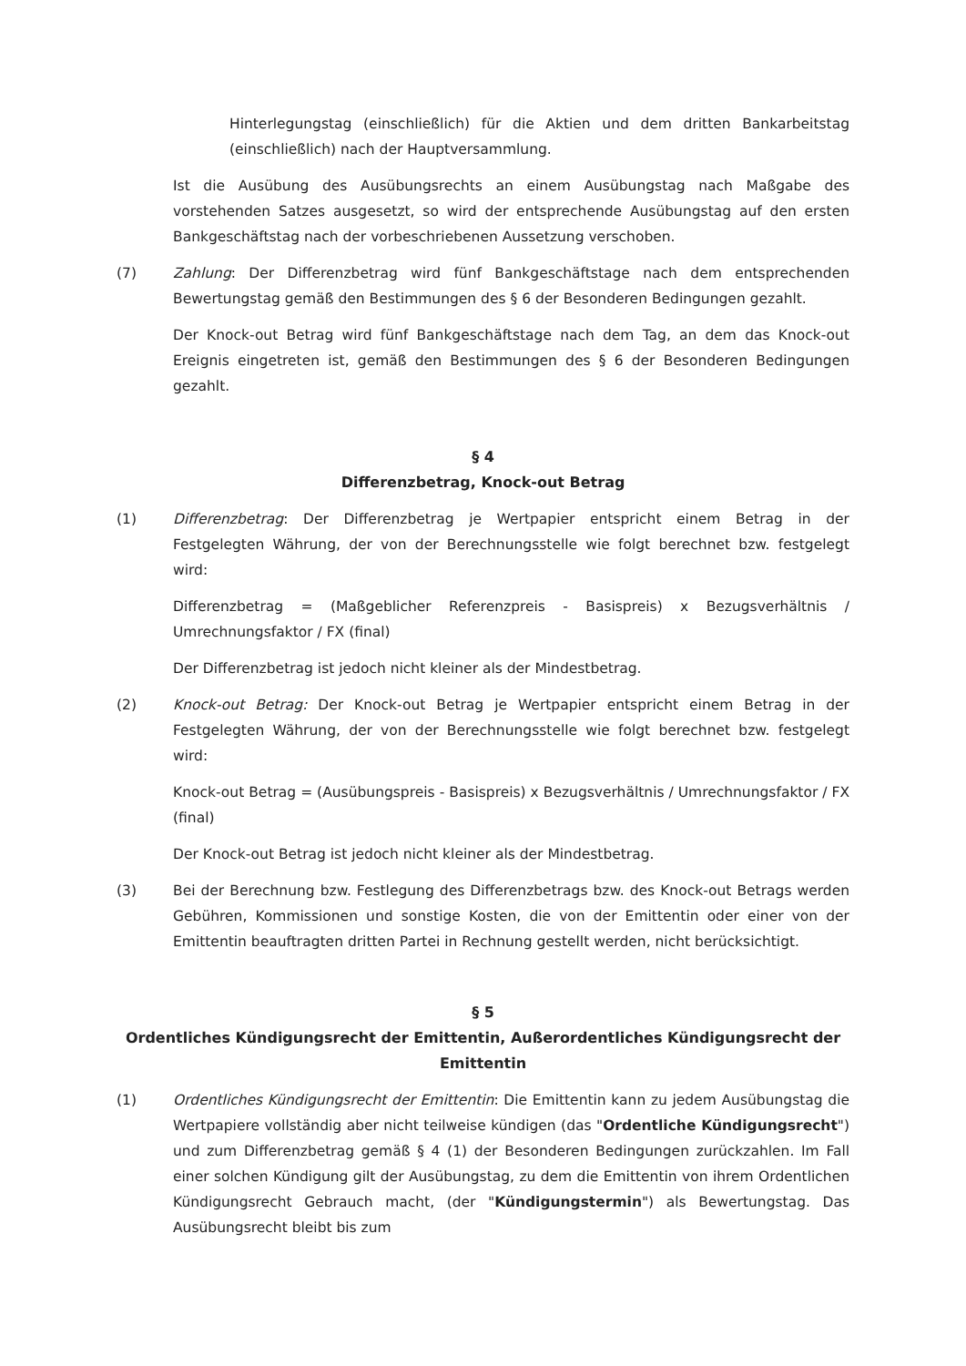Hinterlegungstag (einschließlich) für die Aktien und dem dritten Bankarbeitstag (einschließlich) nach der Hauptversammlung.
Ist die Ausübung des Ausübungsrechts an einem Ausübungstag nach Maßgabe des vorstehenden Satzes ausgesetzt, so wird der entsprechende Ausübungstag auf den ersten Bankgeschäftstag nach der vorbeschriebenen Aussetzung verschoben.
(7) Zahlung: Der Differenzbetrag wird fünf Bankgeschäftstage nach dem entsprechenden Bewertungstag gemäß den Bestimmungen des § 6 der Besonderen Bedingungen gezahlt.
Der Knock-out Betrag wird fünf Bankgeschäftstage nach dem Tag, an dem das Knock-out Ereignis eingetreten ist, gemäß den Bestimmungen des § 6 der Besonderen Bedingungen gezahlt.
§ 4
Differenzbetrag, Knock-out Betrag
(1) Differenzbetrag: Der Differenzbetrag je Wertpapier entspricht einem Betrag in der Festgelegten Währung, der von der Berechnungsstelle wie folgt berechnet bzw. festgelegt wird:
Differenzbetrag = (Maßgeblicher Referenzpreis - Basispreis) x Bezugsverhältnis / Umrechnungsfaktor / FX (final)
Der Differenzbetrag ist jedoch nicht kleiner als der Mindestbetrag.
(2) Knock-out Betrag: Der Knock-out Betrag je Wertpapier entspricht einem Betrag in der Festgelegten Währung, der von der Berechnungsstelle wie folgt berechnet bzw. festgelegt wird:
Knock-out Betrag = (Ausübungspreis - Basispreis) x Bezugsverhältnis / Umrechnungsfaktor / FX (final)
Der Knock-out Betrag ist jedoch nicht kleiner als der Mindestbetrag.
(3) Bei der Berechnung bzw. Festlegung des Differenzbetrags bzw. des Knock-out Betrags werden Gebühren, Kommissionen und sonstige Kosten, die von der Emittentin oder einer von der Emittentin beauftragten dritten Partei in Rechnung gestellt werden, nicht berücksichtigt.
§ 5
Ordentliches Kündigungsrecht der Emittentin, Außerordentliches Kündigungsrecht der Emittentin
(1) Ordentliches Kündigungsrecht der Emittentin: Die Emittentin kann zu jedem Ausübungstag die Wertpapiere vollständig aber nicht teilweise kündigen (das "Ordentliche Kündigungsrecht") und zum Differenzbetrag gemäß § 4 (1) der Besonderen Bedingungen zurückzahlen. Im Fall einer solchen Kündigung gilt der Ausübungstag, zu dem die Emittentin von ihrem Ordentlichen Kündigungsrecht Gebrauch macht, (der "Kündigungstermin") als Bewertungstag. Das Ausübungsrecht bleibt bis zum